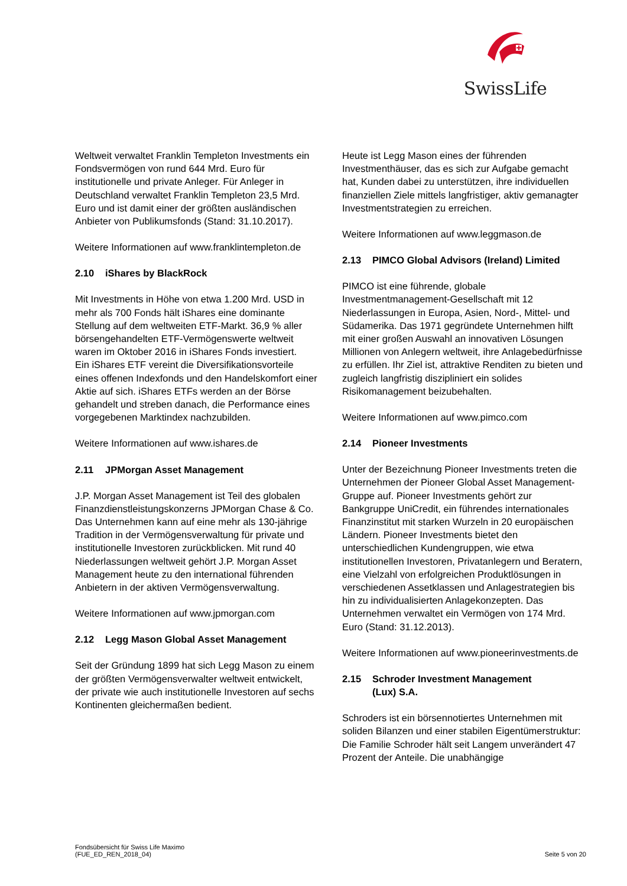SwissLife
Weltweit verwaltet Franklin Templeton Investments ein Fondsvermögen von rund 644 Mrd. Euro für institutionelle und private Anleger. Für Anleger in Deutschland verwaltet Franklin Templeton 23,5 Mrd. Euro und ist damit einer der größten ausländischen Anbieter von Publikumsfonds (Stand: 31.10.2017).
Weitere Informationen auf www.franklintempleton.de
2.10 iShares by BlackRock
Mit Investments in Höhe von etwa 1.200 Mrd. USD in mehr als 700 Fonds hält iShares eine dominante Stellung auf dem weltweiten ETF-Markt. 36,9 % aller börsengehandelten ETF-Vermögenswerte weltweit waren im Oktober 2016 in iShares Fonds investiert.
Ein iShares ETF vereint die Diversifikationsvorteile eines offenen Indexfonds und den Handelskomfort einer Aktie auf sich. iShares ETFs werden an der Börse gehandelt und streben danach, die Performance eines vorgegebenen Marktindex nachzubilden.
Weitere Informationen auf www.ishares.de
2.11 JPMorgan Asset Management
J.P. Morgan Asset Management ist Teil des globalen Finanzdienstleistungskonzerns JPMorgan Chase & Co. Das Unternehmen kann auf eine mehr als 130-jährige Tradition in der Vermögensverwaltung für private und institutionelle Investoren zurückblicken. Mit rund 40 Niederlassungen weltweit gehört J.P. Morgan Asset Management heute zu den international führenden Anbietern in der aktiven Vermögensverwaltung.
Weitere Informationen auf www.jpmorgan.com
2.12 Legg Mason Global Asset Management
Seit der Gründung 1899 hat sich Legg Mason zu einem der größten Vermögensverwalter weltweit entwickelt, der private wie auch institutionelle Investoren auf sechs Kontinenten gleichermaßen bedient.
Heute ist Legg Mason eines der führenden Investmenthäuser, das es sich zur Aufgabe gemacht hat, Kunden dabei zu unterstützen, ihre individuellen finanziellen Ziele mittels langfristiger, aktiv gemanagter Investmentstrategien zu erreichen.
Weitere Informationen auf www.leggmason.de
2.13 PIMCO Global Advisors (Ireland) Limited
PIMCO ist eine führende, globale Investmentmanagement-Gesellschaft mit 12 Niederlassungen in Europa, Asien, Nord-, Mittel- und Südamerika. Das 1971 gegründete Unternehmen hilft mit einer großen Auswahl an innovativen Lösungen Millionen von Anlegern weltweit, ihre Anlagebedürfnisse zu erfüllen. Ihr Ziel ist, attraktive Renditen zu bieten und zugleich langfristig diszipliniert ein solides Risikomanagement beizubehalten.
Weitere Informationen auf www.pimco.com
2.14 Pioneer Investments
Unter der Bezeichnung Pioneer Investments treten die Unternehmen der Pioneer Global Asset Management-Gruppe auf. Pioneer Investments gehört zur Bankgruppe UniCredit, ein führendes internationales Finanzinstitut mit starken Wurzeln in 20 europäischen Ländern. Pioneer Investments bietet den unterschiedlichen Kundengruppen, wie etwa institutionellen Investoren, Privatanlegern und Beratern, eine Vielzahl von erfolgreichen Produktlösungen in verschiedenen Assetklassen und Anlagestrategien bis hin zu individualisierten Anlagekonzepten. Das Unternehmen verwaltet ein Vermögen von 174 Mrd. Euro (Stand: 31.12.2013).
Weitere Informationen auf www.pioneerinvestments.de
2.15 Schroder Investment Management
(Lux) S.A.
Schroders ist ein börsennotiertes Unternehmen mit soliden Bilanzen und einer stabilen Eigentümerstruktur: Die Familie Schroder hält seit Langem unverändert 47 Prozent der Anteile. Die unabhängige
Fondsübersicht für Swiss Life Maximo
(FUE_ED_REN_2018_04)
Seite 5 von 20